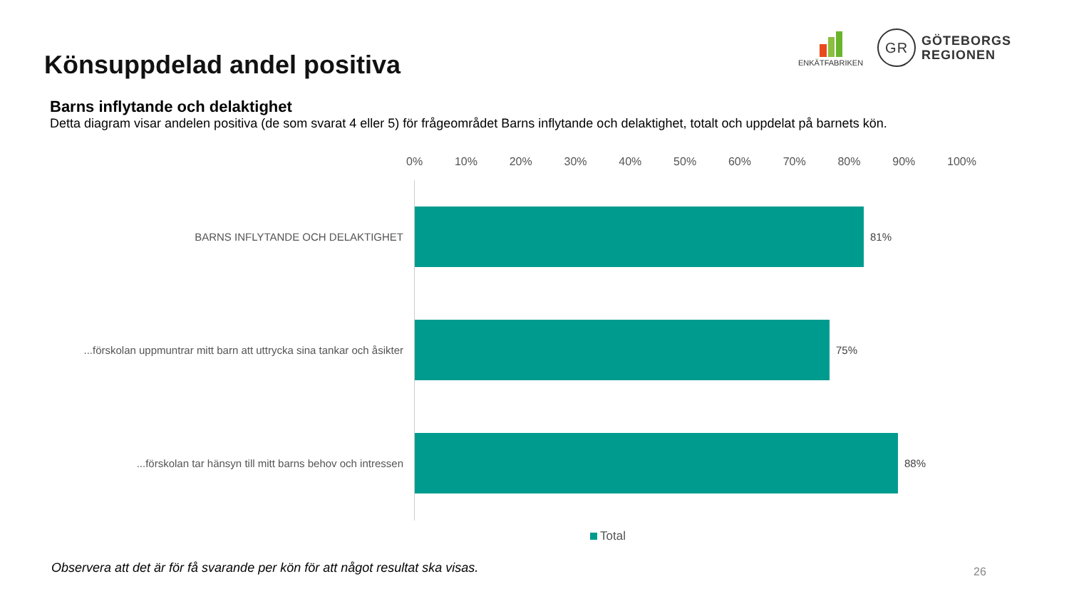Könsuppdelad andel positiva
ENKÄTFABRIKEN
GR
GÖTEBORGS
REGIONEN
Barns inflytande och delaktighet
Detta diagram visar andelen positiva (de som svarat 4 eller 5) för frågeområdet Barns inflytande och delaktighet, totalt och uppdelat på barnets kön.
0% 10% 20% 30% 40% 50% 60% 70% 80% 90% 100%
BARNS INFLYTANDE OCH DELAKTIGHET 81%
...förskolan uppmuntrar mitt barn att uttrycka sina tankar och åsikter
75%
...förskolan tar hänsyn till mitt barns behov och intressen 88%
Total
Observera att det är för få svarande per kön för att något resultat ska visas.
26